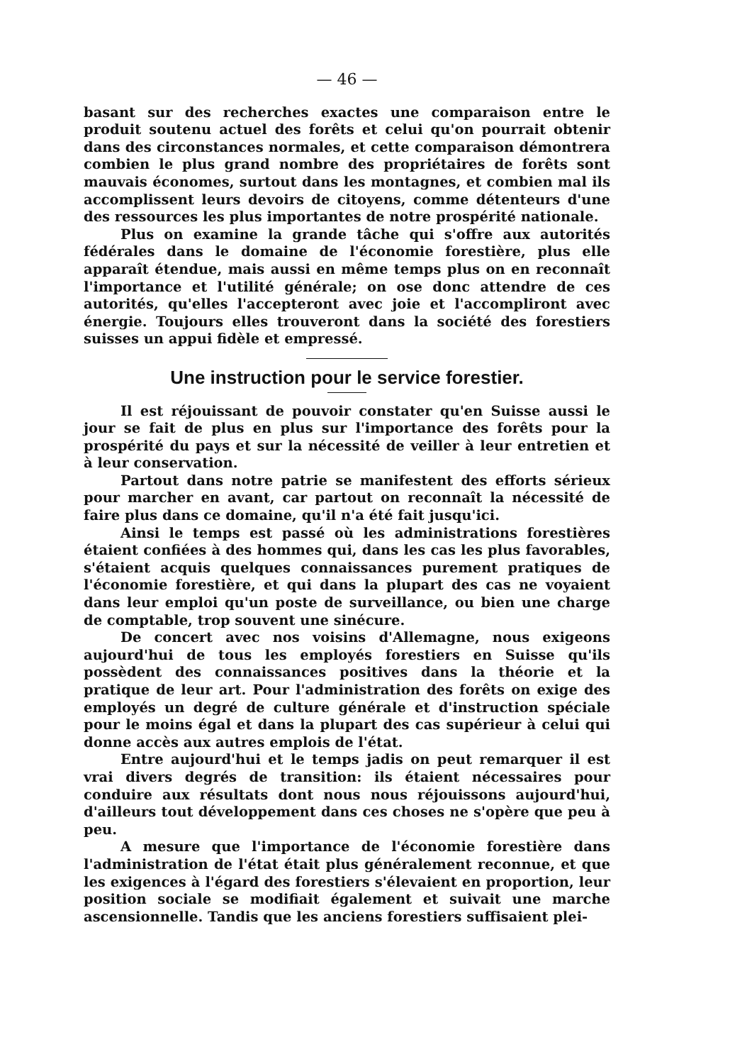— 46 —
basant sur des recherches exactes une comparaison entre le produit soutenu actuel des forêts et celui qu'on pourrait obtenir dans des circonstances normales, et cette comparaison démontrera combien le plus grand nombre des propriétaires de forêts sont mauvais économes, surtout dans les montagnes, et combien mal ils accomplissent leurs devoirs de citoyens, comme détenteurs d'une des ressources les plus importantes de notre prospérité nationale.
Plus on examine la grande tâche qui s'offre aux autorités fédérales dans le domaine de l'économie forestière, plus elle apparaît étendue, mais aussi en même temps plus on en reconnaît l'importance et l'utilité générale; on ose donc attendre de ces autorités, qu'elles l'accepteront avec joie et l'accompliront avec énergie. Toujours elles trouveront dans la société des forestiers suisses un appui fidèle et empressé.
Une instruction pour le service forestier.
Il est réjouissant de pouvoir constater qu'en Suisse aussi le jour se fait de plus en plus sur l'importance des forêts pour la prospérité du pays et sur la nécessité de veiller à leur entretien et à leur conservation.
Partout dans notre patrie se manifestent des efforts sérieux pour marcher en avant, car partout on reconnaît la nécessité de faire plus dans ce domaine, qu'il n'a été fait jusqu'ici.
Ainsi le temps est passé où les administrations forestières étaient confiées à des hommes qui, dans les cas les plus favorables, s'étaient acquis quelques connaissances purement pratiques de l'économie forestière, et qui dans la plupart des cas ne voyaient dans leur emploi qu'un poste de surveillance, ou bien une charge de comptable, trop souvent une sinécure.
De concert avec nos voisins d'Allemagne, nous exigeons aujourd'hui de tous les employés forestiers en Suisse qu'ils possèdent des connaissances positives dans la théorie et la pratique de leur art. Pour l'administration des forêts on exige des employés un degré de culture générale et d'instruction spéciale pour le moins égal et dans la plupart des cas supérieur à celui qui donne accès aux autres emplois de l'état.
Entre aujourd'hui et le temps jadis on peut remarquer il est vrai divers degrés de transition: ils étaient nécessaires pour conduire aux résultats dont nous nous réjouissons aujourd'hui, d'ailleurs tout développement dans ces choses ne s'opère que peu à peu.
A mesure que l'importance de l'économie forestière dans l'administration de l'état était plus généralement reconnue, et que les exigences à l'égard des forestiers s'élevaient en proportion, leur position sociale se modifiait également et suivait une marche ascensionnelle. Tandis que les anciens forestiers suffisaient plei-